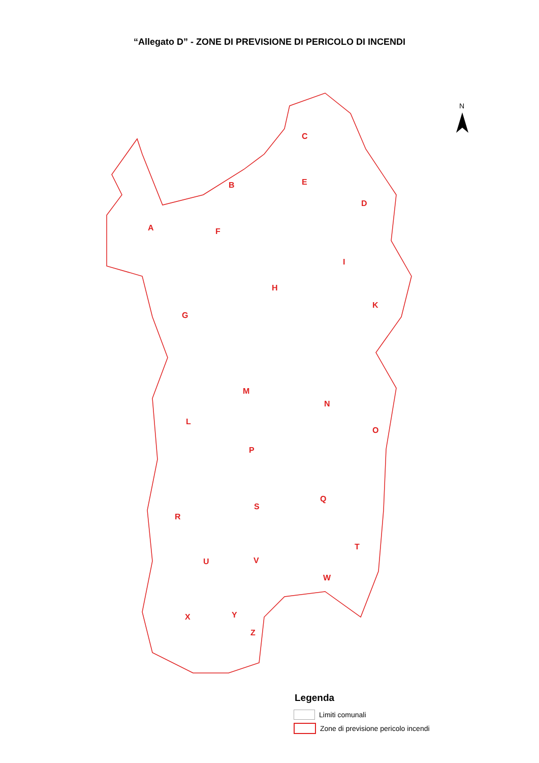“Allegato D” - ZONE DI PREVISIONE DI PERICOLO DI INCENDI
C
E
B
D
A
F
I
H
K
G
M
N
L
O
P
Q
S
R
T
U
V
W
X
Y
Z
N
Legenda
Limiti comunali
Zone di previsione pericolo incendi